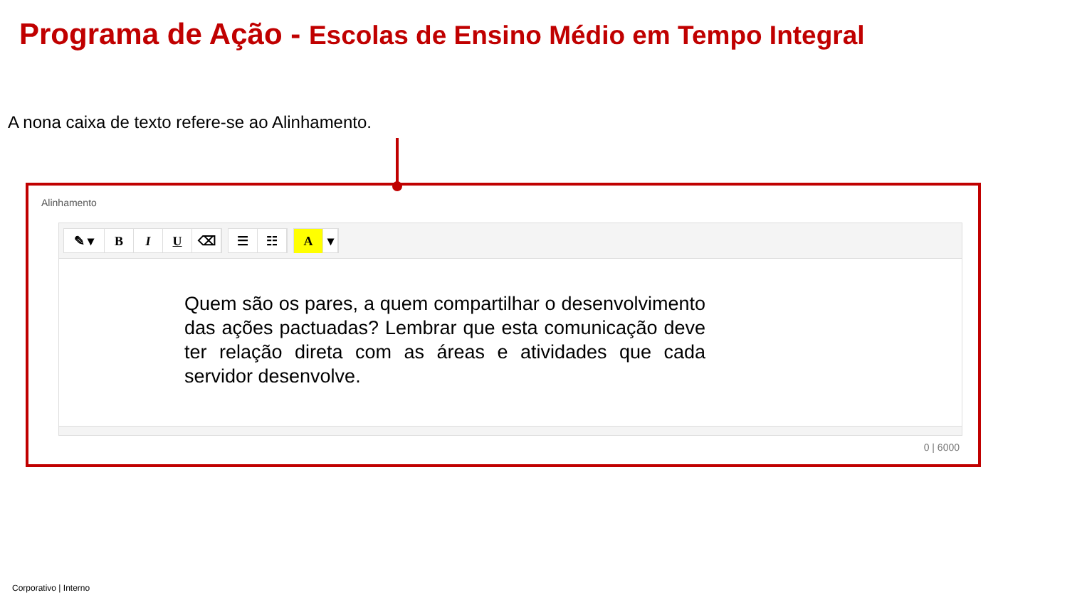Programa de Ação - Escolas de Ensino Médio em Tempo Integral
A nona caixa de texto refere-se ao Alinhamento.
Alinhamento
✎ ▾ B I U ⌫ ☰ ☷ A ▾
Quem são os pares, a quem compartilhar o desenvolvimento das ações pactuadas? Lembrar que esta comunicação deve ter relação direta com as áreas e atividades que cada servidor desenvolve.
0 | 6000
Corporativo | Interno